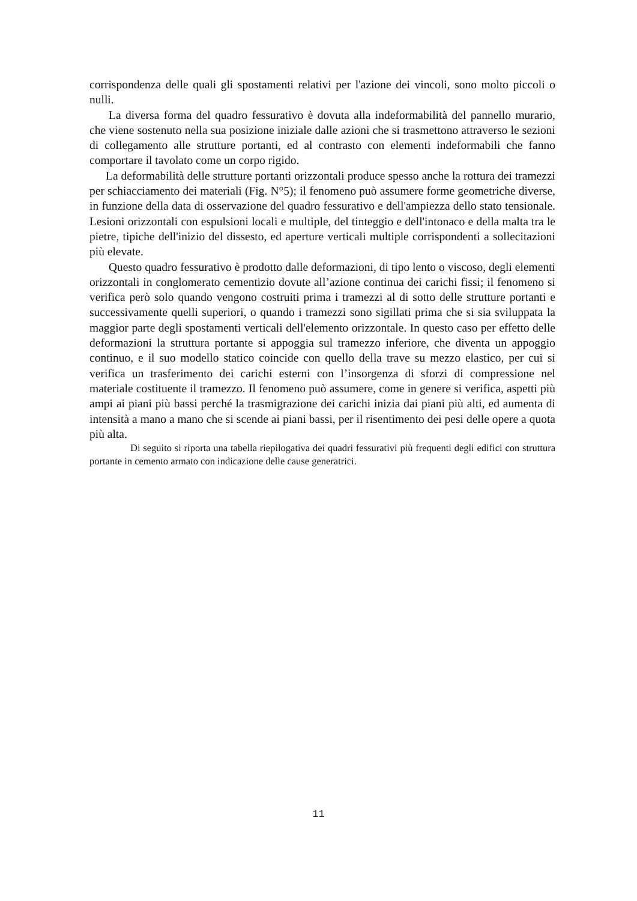corrispondenza delle quali gli spostamenti relativi per l'azione dei vincoli, sono molto piccoli o nulli.
La diversa forma del quadro fessurativo è dovuta alla indeformabilità del pannello murario, che viene sostenuto nella sua posizione iniziale dalle azioni che si trasmettono attraverso le sezioni di collegamento alle strutture portanti, ed al contrasto con elementi indeformabili che fanno comportare il tavolato come un corpo rigido.
La deformabilità delle strutture portanti orizzontali produce spesso anche la rottura dei tramezzi per schiacciamento dei materiali (Fig. N°5); il fenomeno può assumere forme geometriche diverse, in funzione della data di osservazione del quadro fessurativo e dell'ampiezza dello stato tensionale. Lesioni orizzontali con espulsioni locali e multiple, del tinteggio e dell'intonaco e della malta tra le pietre, tipiche dell'inizio del dissesto, ed aperture verticali multiple corrispondenti a sollecitazioni più elevate.
Questo quadro fessurativo è prodotto dalle deformazioni, di tipo lento o viscoso, degli elementi orizzontali in conglomerato cementizio dovute all’azione continua dei carichi fissi; il fenomeno si verifica però solo quando vengono costruiti prima i tramezzi al di sotto delle strutture portanti e successivamente quelli superiori, o quando i tramezzi sono sigillati prima che si sia sviluppata la maggior parte degli spostamenti verticali dell'elemento orizzontale. In questo caso per effetto delle deformazioni la struttura portante si appoggia sul tramezzo inferiore, che diventa un appoggio continuo, e il suo modello statico coincide con quello della trave su mezzo elastico, per cui si verifica un trasferimento dei carichi esterni con l’insorgenza di sforzi di compressione nel materiale costituente il tramezzo. Il fenomeno può assumere, come in genere si verifica, aspetti più ampi ai piani più bassi perché la trasmigrazione dei carichi inizia dai piani più alti, ed aumenta di intensità a mano a mano che si scende ai piani bassi, per il risentimento dei pesi delle opere a quota più alta.
Di seguito si riporta una tabella riepilogativa dei quadri fessurativi più frequenti degli edifici con struttura portante in cemento armato con indicazione delle cause generatrici.
11